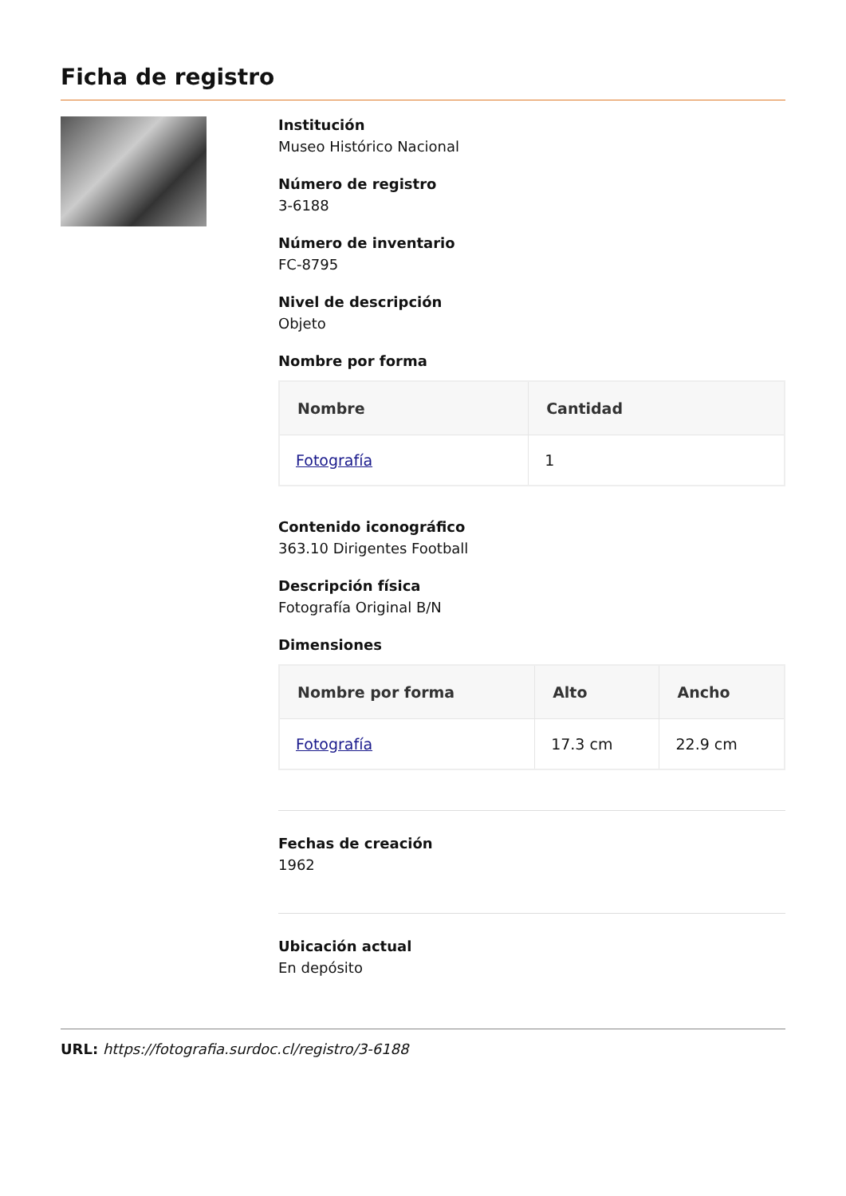Ficha de registro
Institución
Museo Histórico Nacional
Número de registro
3-6188
Número de inventario
FC-8795
Nivel de descripción
Objeto
Nombre por forma
| Nombre | Cantidad |
| --- | --- |
| Fotografía | 1 |
Contenido iconográfico
363.10 Dirigentes Football
Descripción física
Fotografía Original B/N
Dimensiones
| Nombre por forma | Alto | Ancho |
| --- | --- | --- |
| Fotografía | 17.3 cm | 22.9 cm |
Fechas de creación
1962
Ubicación actual
En depósito
URL: https://fotografia.surdoc.cl/registro/3-6188